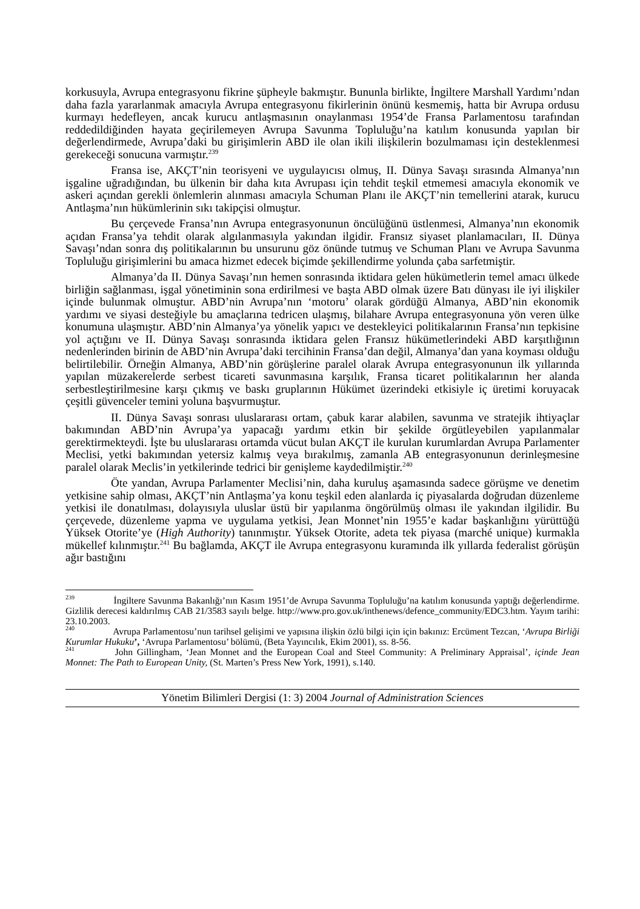korkusuyla, Avrupa entegrasyonu fikrine şüpheyle bakmıştır. Bununla birlikte, İngiltere Marshall Yardımı’ndan daha fazla yararlanmak amacıyla Avrupa entegrasyonu fikirlerinin önünü kesmemiş, hatta bir Avrupa ordusu kurmayı hedefleyen, ancak kurucu antlaşmasının onaylanması 1954’de Fransa Parlamentosu tarafından reddedildiğinden hayata geçirilemeyen Avrupa Savunma Topluluğu’na katılım konusunda yapılan bir değerlendirmede, Avrupa’daki bu girişimlerin ABD ile olan ikili ilişkilerin bozulmaması için desteklenmesi gerekeceği sonucuna varmıştır.<sup>239</sup>
Fransa ise, AKÇT’nin teorisyeni ve uygulayıcısı olmuş, II. Dünya Savaşı sırasında Almanya’nın işgaline uğradığından, bu ülkenin bir daha kıta Avrupası için tehdit teşkil etmemesi amacıyla ekonomik ve askeri açından gerekli önlemlerin alınması amacıyla Schuman Planı ile AKÇT’nin temellerini atarak, kurucu Antlaşma’nın hükümlerinin sıkı takipçisi olmuştur.
Bu çerçevede Fransa’nın Avrupa entegrasyonunun öncülüğünü üstlenmesi, Almanya’nın ekonomik açıdan Fransa’ya tehdit olarak algılanmasıyla yakından ilgidir. Fransız siyaset planlamacıları, II. Dünya Savaşı’ndan sonra dış politikalarının bu unsurunu göz önünde tutmuş ve Schuman Planı ve Avrupa Savunma Topluluğu girişimlerini bu amaca hizmet edecek biçimde şekillendirme yolunda çaba sarfetmiştir.
Almanya’da II. Dünya Savaşı’nın hemen sonrasında iktidara gelen hükümetlerin temel amacı ülkede birliğin sağlanması, işgal yönetiminin sona erdirilmesi ve başta ABD olmak üzere Batı dünyası ile iyi ilişkiler içinde bulunmak olmuştur. ABD’nin Avrupa’nın ‘motoru’ olarak gördüğü Almanya, ABD’nin ekonomik yardımı ve siyasi desteğiyle bu amaçlarına tedricen ulaşmış, bilahare Avrupa entegrasyonuna yön veren ülke konumuna ulaşmıştır. ABD’nin Almanya’ya yönelik yapıcı ve destekleyici politikalarının Fransa’nın tepkisine yol açtığını ve II. Dünya Savaşı sonrasında iktidara gelen Fransız hükümetlerindeki ABD karşıtlığının nedenlerinden birinin de ABD’nin Avrupa’daki tercihinin Fransa’dan değil, Almanya’dan yana koyması olduğu belirtilebilir. Örneğin Almanya, ABD’nin görüşlerine paralel olarak Avrupa entegrasyonunun ilk yıllarında yapılan müzakerelerde serbest ticareti savunmasına karşılık, Fransa ticaret politikalarının her alanda serbestleştirilmesine karşı çıkmış ve baskı gruplarının Hükümet üzerindeki etkisiyle iç üretimi koruyacak çeşitli güvenceler temini yoluna başvurmuştur.
II. Dünya Savaşı sonrası uluslararası ortam, çabuk karar alabilen, savunma ve stratejik ihtiyaçlar bakımından ABD’nin Avrupa’ya yapacağı yardımı etkin bir şekilde örgütleyebilen yapılanmalar gerektirmekteydi. İşte bu uluslararası ortamda vücut bulan AKÇT ile kurulan kurumlardan Avrupa Parlamenter Meclisi, yetki bakımından yetersiz kalmış veya bırakılmış, zamanla AB entegrasyonunun derinleşmesine paralel olarak Meclis’in yetkilerinde tedrici bir genişleme kaydedilmiştir.<sup>240</sup>
Öte yandan, Avrupa Parlamenter Meclisi’nin, daha kuruluş aşamasında sadece görüşme ve denetim yetkisine sahip olması, AKÇT’nin Antlaşma’ya konu teşkil eden alanlarda iç piyasalarda doğrudan düzenleme yetkisi ile donatılması, dolayısıyla uluslar üstü bir yapılanma öngörülmüş olması ile yakından ilgilidir. Bu çerçevede, düzenleme yapma ve uygulama yetkisi, Jean Monnet’nin 1955’e kadar başkanlığını yürüttüğü Yüksek Otorite’ye (High Authority) tanınmıştır. Yüksek Otorite, adeta tek piyasa (marché unique) kurmakla mükellef kılınmıştır.<sup>241</sup> Bu bağlamda, AKÇT ile Avrupa entegrasyonu kuramında ilk yıllarda federalist görüşün ağır bastığını
<sup>239</sup> İngiltere Savunma Bakanlığı’nın Kasım 1951’de Avrupa Savunma Topluluğu’na katılım konusunda yaptığı değerlendirme. Gizlilik derecesi kaldırılmış CAB 21/3583 sayılı belge. http://www.pro.gov.uk/inthenews/defence_community/EDC3.htm. Yayım tarihi: 23.10.2003.
<sup>240</sup> Avrupa Parlamentosu’nun tarihsel gelişimi ve yapısına ilişkin özlü bilgi için için bakınız: Ercüment Tezcan, ‘Avrupa Birliği Kurumlar Hukuku’, ‘Avrupa Parlamentosu’ bölümü, (Beta Yayıncılık, Ekim 2001), ss. 8-56.
<sup>241</sup> John Gillingham, ‘Jean Monnet and the European Coal and Steel Community: A Preliminary Appraisal’, içinde Jean Monnet: The Path to European Unity, (St. Marten’s Press New York, 1991), s.140.
Yönetim Bilimleri Dergisi (1: 3) 2004 Journal of Administration Sciences